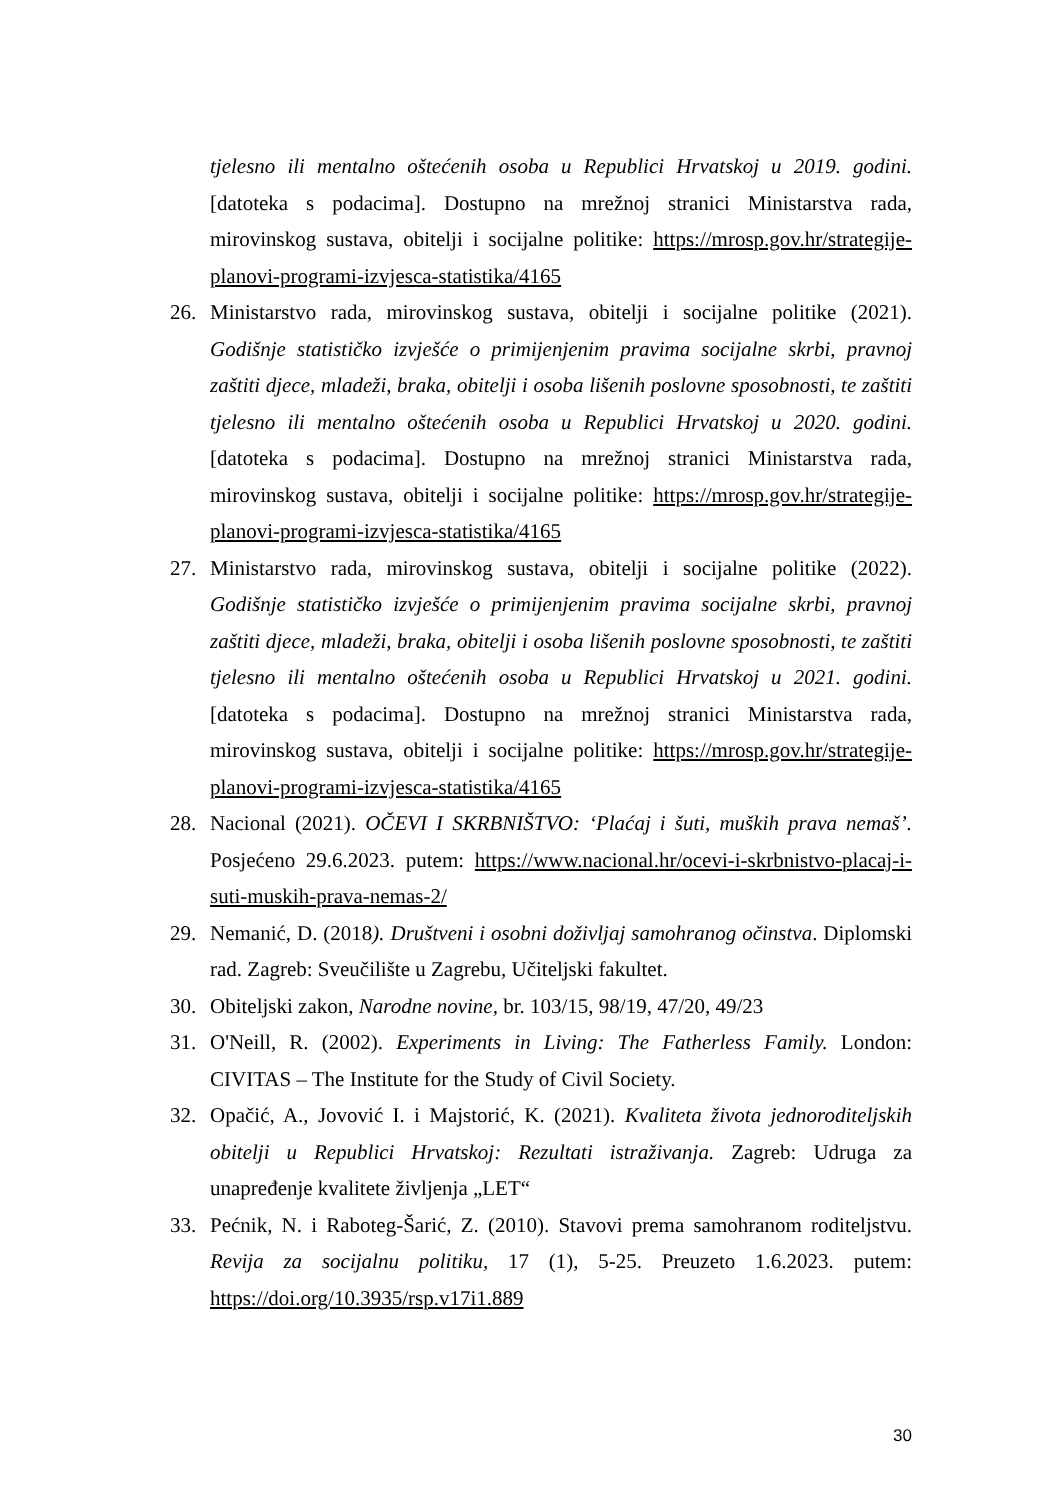tjelesno ili mentalno oštećenih osoba u Republici Hrvatskoj u 2019. godini. [datoteka s podacima]. Dostupno na mrežnoj stranici Ministarstva rada, mirovinskog sustava, obitelji i socijalne politike: https://mrosp.gov.hr/strategije-planovi-programi-izvjesca-statistika/4165
26. Ministarstvo rada, mirovinskog sustava, obitelji i socijalne politike (2021). Godišnje statističko izvješće o primijenjenim pravima socijalne skrbi, pravnoj zaštiti djece, mladeži, braka, obitelji i osoba lišenih poslovne sposobnosti, te zaštiti tjelesno ili mentalno oštećenih osoba u Republici Hrvatskoj u 2020. godini. [datoteka s podacima]. Dostupno na mrežnoj stranici Ministarstva rada, mirovinskog sustava, obitelji i socijalne politike: https://mrosp.gov.hr/strategije-planovi-programi-izvjesca-statistika/4165
27. Ministarstvo rada, mirovinskog sustava, obitelji i socijalne politike (2022). Godišnje statističko izvješće o primijenjenim pravima socijalne skrbi, pravnoj zaštiti djece, mladeži, braka, obitelji i osoba lišenih poslovne sposobnosti, te zaštiti tjelesno ili mentalno oštećenih osoba u Republici Hrvatskoj u 2021. godini. [datoteka s podacima]. Dostupno na mrežnoj stranici Ministarstva rada, mirovinskog sustava, obitelji i socijalne politike: https://mrosp.gov.hr/strategije-planovi-programi-izvjesca-statistika/4165
28. Nacional (2021). OČEVI I SKRBNIŠTVO: ‘Plaćaj i šuti, muških prava nemaš’. Posjećeno 29.6.2023. putem: https://www.nacional.hr/ocevi-i-skrbnistvo-placaj-i-suti-muskih-prava-nemas-2/
29. Nemanić, D. (2018). Društveni i osobni doživljaj samohranog očinstva. Diplomski rad. Zagreb: Sveučilište u Zagrebu, Učiteljski fakultet.
30. Obiteljski zakon, Narodne novine, br. 103/15, 98/19, 47/20, 49/23
31. O'Neill, R. (2002). Experiments in Living: The Fatherless Family. London: CIVITAS – The Institute for the Study of Civil Society.
32. Opačić, A., Jovović I. i Majstorić, K. (2021). Kvaliteta života jednoroditeljskih obitelji u Republici Hrvatskoj: Rezultati istraživanja. Zagreb: Udruga za unapređenje kvalitete življenja „LET“
33. Pećnik, N. i Raboteg-Šarić, Z. (2010). Stavovi prema samohranom roditeljstvu. Revija za socijalnu politiku, 17 (1), 5-25. Preuzeto 1.6.2023. putem: https://doi.org/10.3935/rsp.v17i1.889
30